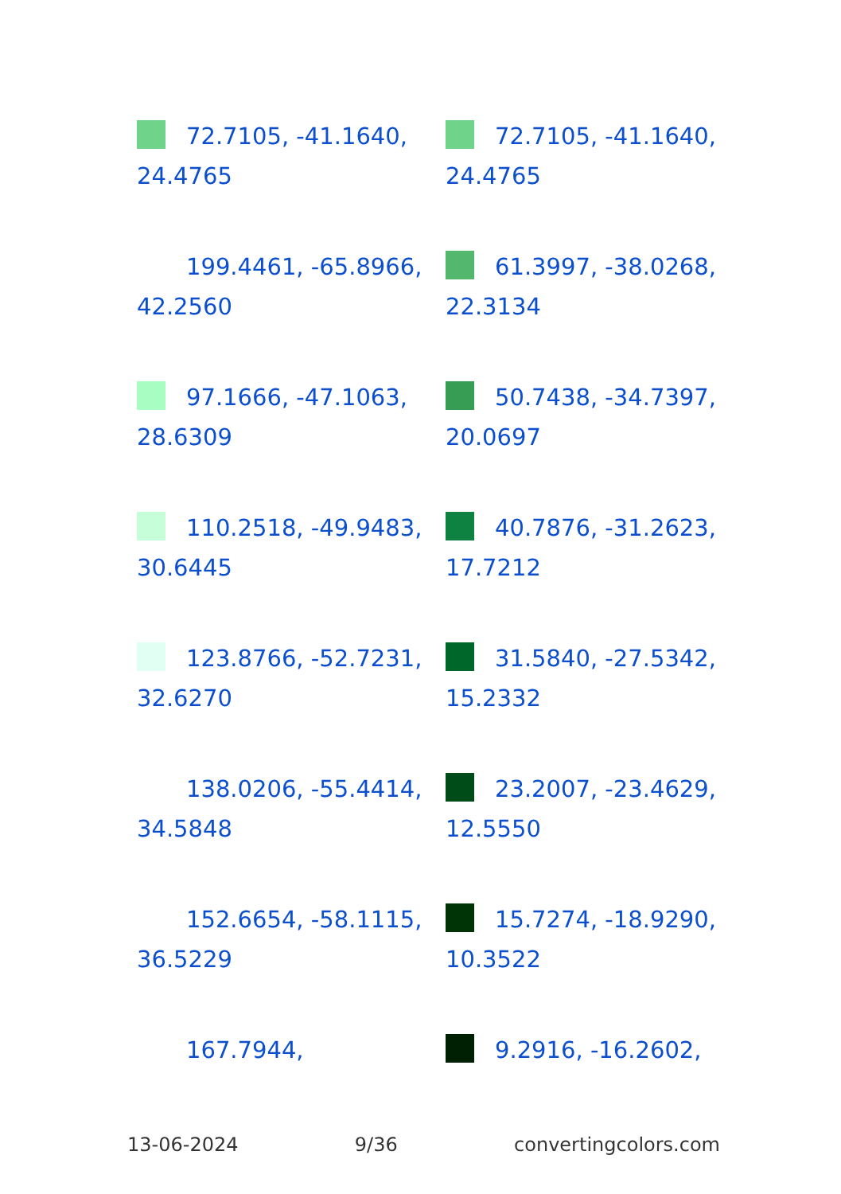72.7105, -41.1640, 24.4765
72.7105, -41.1640, 24.4765
199.4461, -65.8966, 42.2560
61.3997, -38.0268, 22.3134
97.1666, -47.1063, 28.6309
50.7438, -34.7397, 20.0697
110.2518, -49.9483, 30.6445
40.7876, -31.2623, 17.7212
123.8766, -52.7231, 32.6270
31.5840, -27.5342, 15.2332
138.0206, -55.4414, 34.5848
23.2007, -23.4629, 12.5550
152.6654, -58.1115, 36.5229
15.7274, -18.9290, 10.3522
167.7944,
9.2916, -16.2602,
13-06-2024 9/36 convertingcolors.com